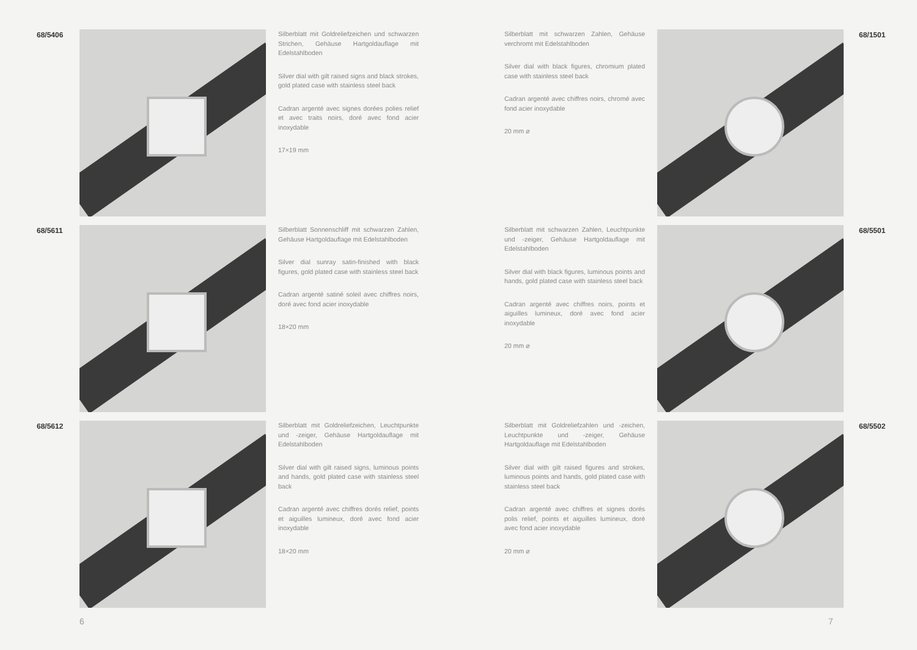68/5406
Silberblatt mit Goldreliefzeichen und schwarzen Strichen, Gehäuse Hartgoldauflage mit Edelstahlboden
Silver dial with gilt raised signs and black strokes, gold plated case with stainless steel back
Cadran argenté avec signes dorées polies relief et avec traits noirs, doré avec fond acier inoxydable
17×19 mm
68/5611
Silberblatt Sonnenschliff mit schwarzen Zahlen, Gehäuse Hartgoldauflage mit Edelstahlboden
Silver dial sunray satin-finished with black figures, gold plated case with stainless steel back
Cadran argenté satiné soleil avec chiffres noirs, doré avec fond acier inoxydable
18×20 mm
68/5612
Silberblatt mit Goldreliefzeichen, Leuchtpunkte und -zeiger, Gehäuse Hartgoldauflage mit Edelstahlboden
Silver dial with gilt raised signs, luminous points and hands, gold plated case with stainless steel back
Cadran argenté avec chiffres dorés relief, points et aiguilles lumineux, doré avec fond acier inoxydable
18×20 mm
6
Silberblatt mit schwarzen Zahlen, Gehäuse verchromt mit Edelstahlboden
Silver dial with black figures, chromium plated case with stainless steel back
Cadran argenté avec chiffres noirs, chromé avec fond acier inoxydable
20 mm ⌀
68/1501
Silberblatt mit schwarzen Zahlen, Leuchtpunkte und -zeiger, Gehäuse Hartgoldauflage mit Edelstahlboden
Silver dial with black figures, luminous points and hands, gold plated case with stainless steel back
Cadran argenté avec chiffres noirs, points et aiguilles lumineux, doré avec fond acier inoxydable
20 mm ⌀
68/5501
Silberblatt mit Goldreliefzahlen und -zeichen, Leuchtpunkte und -zeiger, Gehäuse Hartgoldauflage mit Edelstahlboden
Silver dial with gilt raised figures and strokes, luminous points and hands, gold plated case with stainless steel back
Cadran argenté avec chiffres et signes dorés polis relief, points et aiguilles lumineux, doré avec fond acier inoxydable
20 mm ⌀
68/5502
7